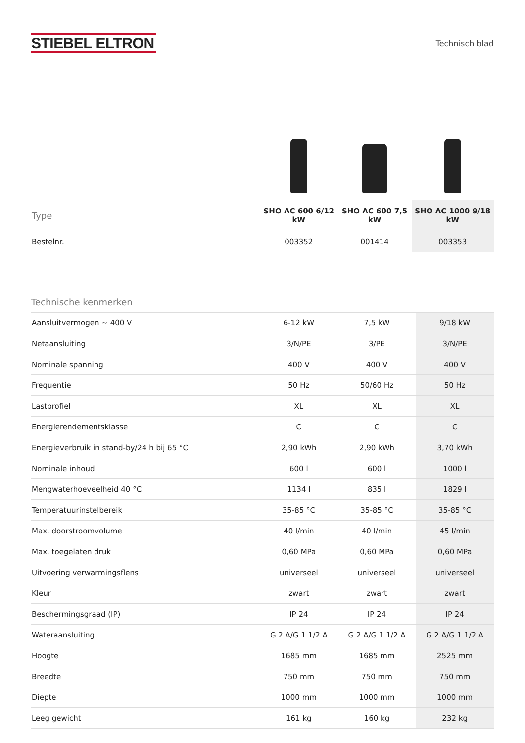STIEBEL ELTRON
Technisch blad
| Type | SHO AC 600 6/12 kW | SHO AC 600 7,5 kW | SHO AC 1000 9/18 kW |
| --- | --- | --- | --- |
| Bestelnr. | 003352 | 001414 | 003353 |
Technische kenmerken
| Aansluitvermogen ~ 400 V | 6-12 kW | 7,5 kW | 9/18 kW |
| Netaansluiting | 3/N/PE | 3/PE | 3/N/PE |
| Nominale spanning | 400 V | 400 V | 400 V |
| Frequentie | 50 Hz | 50/60 Hz | 50 Hz |
| Lastprofiel | XL | XL | XL |
| Energierendementsklasse | C | C | C |
| Energieverbruik in stand-by/24 h bij 65 °C | 2,90 kWh | 2,90 kWh | 3,70 kWh |
| Nominale inhoud | 600 l | 600 l | 1000 l |
| Mengwaterhoeveelheid 40 °C | 1134 l | 835 l | 1829 l |
| Temperatuurinstelbereik | 35-85 °C | 35-85 °C | 35-85 °C |
| Max. doorstroomvolume | 40 l/min | 40 l/min | 45 l/min |
| Max. toegelaten druk | 0,60 MPa | 0,60 MPa | 0,60 MPa |
| Uitvoering verwarmingsflens | universeel | universeel | universeel |
| Kleur | zwart | zwart | zwart |
| Beschermingsgraad (IP) | IP 24 | IP 24 | IP 24 |
| Wateraansluiting | G 2 A/G 1 1/2 A | G 2 A/G 1 1/2 A | G 2 A/G 1 1/2 A |
| Hoogte | 1685 mm | 1685 mm | 2525 mm |
| Breedte | 750 mm | 750 mm | 750 mm |
| Diepte | 1000 mm | 1000 mm | 1000 mm |
| Leeg gewicht | 161 kg | 160 kg | 232 kg |